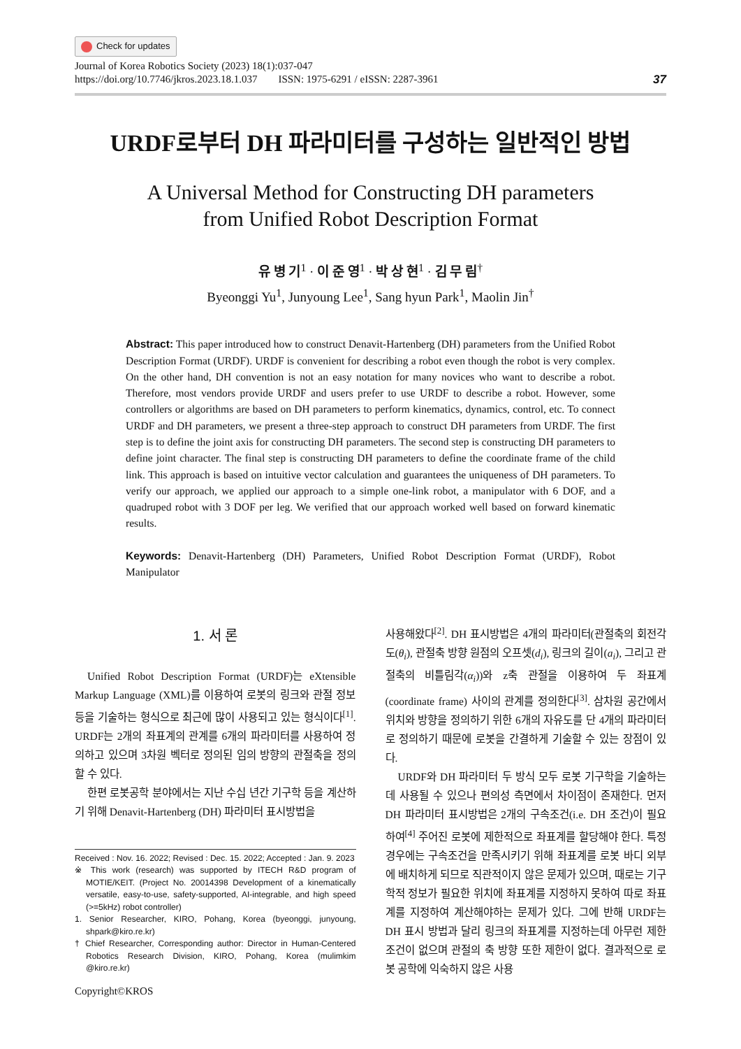Check for updates
Journal of Korea Robotics Society (2023) 18(1):037-047
https://doi.org/10.7746/jkros.2023.18.1.037 ISSN: 1975-6291 / eISSN: 2287-3961
37
URDF로부터 DH 파라미터를 구성하는 일반적인 방법
A Universal Method for Constructing DH parameters
from Unified Robot Description Format
유 병 기<sup>1</sup> · 이 준 영<sup>1</sup> · 박 상 현<sup>1</sup> · 김 무 림<sup>†</sup>
Byeonggi Yu<sup>1</sup>, Junyoung Lee<sup>1</sup>, Sang hyun Park<sup>1</sup>, Maolin Jin<sup>†</sup>
Abstract: This paper introduced how to construct Denavit-Hartenberg (DH) parameters from the Unified Robot Description Format (URDF). URDF is convenient for describing a robot even though the robot is very complex. On the other hand, DH convention is not an easy notation for many novices who want to describe a robot. Therefore, most vendors provide URDF and users prefer to use URDF to describe a robot. However, some controllers or algorithms are based on DH parameters to perform kinematics, dynamics, control, etc. To connect URDF and DH parameters, we present a three-step approach to construct DH parameters from URDF. The first step is to define the joint axis for constructing DH parameters. The second step is constructing DH parameters to define joint character. The final step is constructing DH parameters to define the coordinate frame of the child link. This approach is based on intuitive vector calculation and guarantees the uniqueness of DH parameters. To verify our approach, we applied our approach to a simple one-link robot, a manipulator with 6 DOF, and a quadruped robot with 3 DOF per leg. We verified that our approach worked well based on forward kinematic results.
Keywords: Denavit-Hartenberg (DH) Parameters, Unified Robot Description Format (URDF), Robot Manipulator
1. 서 론
Unified Robot Description Format (URDF)는 eXtensible Markup Language (XML)를 이용하여 로봇의 링크와 관절 정보 등을 기술하는 형식으로 최근에 많이 사용되고 있는 형식이다<sup>[1]</sup>. URDF는 2개의 좌표계의 관계를 6개의 파라미터를 사용하여 정의하고 있으며 3차원 벡터로 정의된 임의 방향의 관절축을 정의할 수 있다.
한편 로봇공학 분야에서는 지난 수십 년간 기구학 등을 계산하기 위해 Denavit-Hartenberg (DH) 파라미터 표시방법을
Received : Nov. 16. 2022; Revised : Dec. 15. 2022; Accepted : Jan. 9. 2023
※ This work (research) was supported by ITECH R&D program of MOTIE/KEIT. (Project No. 20014398 Development of a kinematically versatile, easy-to-use, safety-supported, AI-integrable, and high speed (>=5kHz) robot controller)
1. Senior Researcher, KIRO, Pohang, Korea (byeonggi, junyoung, shpark@kiro.re.kr)
† Chief Researcher, Corresponding author: Director in Human-Centered Robotics Research Division, KIRO, Pohang, Korea (mulimkim @kiro.re.kr)
Copyright©KROS
사용해왔다<sup>[2]</sup>. DH 표시방법은 4개의 파라미터(관절축의 회전각도(θ<sub>i</sub>), 관절축 방향 원점의 오프셋(d<sub>i</sub>), 링크의 길이(a<sub>i</sub>), 그리고 관절축의 비틀림각(α<sub>i</sub>))와 z축 관절을 이용하여 두 좌표계(coordinate frame) 사이의 관계를 정의한다<sup>[3]</sup>. 삼차원 공간에서 위치와 방향을 정의하기 위한 6개의 자유도를 단 4개의 파라미터로 정의하기 때문에 로봇을 간결하게 기술할 수 있는 장점이 있다.
URDF와 DH 파라미터 두 방식 모두 로봇 기구학을 기술하는데 사용될 수 있으나 편의성 측면에서 차이점이 존재한다. 먼저 DH 파라미터 표시방법은 2개의 구속조건(i.e. DH 조건)이 필요하여<sup>[4]</sup> 주어진 로봇에 제한적으로 좌표계를 할당해야 한다. 특정 경우에는 구속조건을 만족시키기 위해 좌표계를 로봇 바디 외부에 배치하게 되므로 직관적이지 않은 문제가 있으며, 때로는 기구학적 정보가 필요한 위치에 좌표계를 지정하지 못하여 따로 좌표계를 지정하여 계산해야하는 문제가 있다. 그에 반해 URDF는 DH 표시 방법과 달리 링크의 좌표계를 지정하는데 아무런 제한 조건이 없으며 관절의 축 방향 또한 제한이 없다. 결과적으로 로봇 공학에 익숙하지 않은 사용